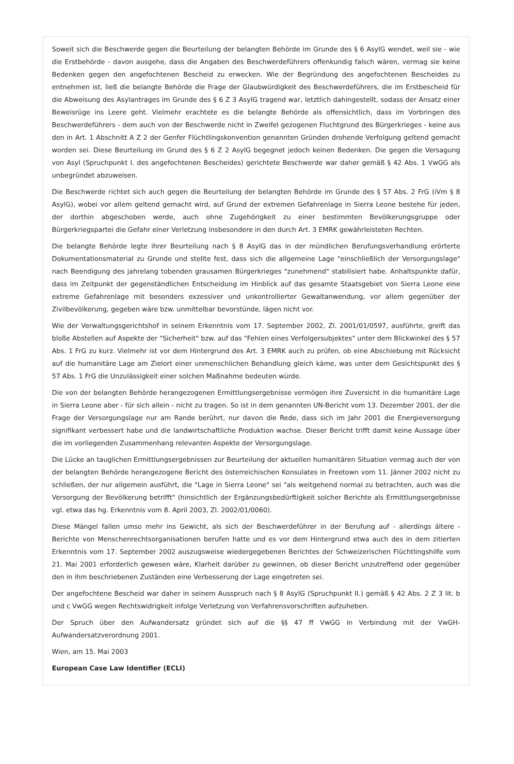Soweit sich die Beschwerde gegen die Beurteilung der belangten Behörde im Grunde des § 6 AsylG wendet, weil sie - wie die Erstbehörde - davon ausgehe, dass die Angaben des Beschwerdeführers offenkundig falsch wären, vermag sie keine Bedenken gegen den angefochtenen Bescheid zu erwecken. Wie der Begründung des angefochtenen Bescheides zu entnehmen ist, ließ die belangte Behörde die Frage der Glaubwürdigkeit des Beschwerdeführers, die im Erstbescheid für die Abweisung des Asylantrages im Grunde des § 6 Z 3 AsylG tragend war, letztlich dahingestellt, sodass der Ansatz einer Beweisrüge ins Leere geht. Vielmehr erachtete es die belangte Behörde als offensichtlich, dass im Vorbringen des Beschwerdeführers - dem auch von der Beschwerde nicht in Zweifel gezogenen Fluchtgrund des Bürgerkrieges - keine aus den in Art. 1 Abschnitt A Z 2 der Genfer Flüchtlingskonvention genannten Gründen drohende Verfolgung geltend gemacht worden sei. Diese Beurteilung im Grund des § 6 Z 2 AsylG begegnet jedoch keinen Bedenken. Die gegen die Versagung von Asyl (Spruchpunkt I. des angefochtenen Bescheides) gerichtete Beschwerde war daher gemäß § 42 Abs. 1 VwGG als unbegründet abzuweisen.
Die Beschwerde richtet sich auch gegen die Beurteilung der belangten Behörde im Grunde des § 57 Abs. 2 FrG (iVm § 8 AsylG), wobei vor allem geltend gemacht wird, auf Grund der extremen Gefahrenlage in Sierra Leone bestehe für jeden, der dorthin abgeschoben werde, auch ohne Zugehörigkeit zu einer bestimmten Bevölkerungsgruppe oder Bürgerkriegspartei die Gefahr einer Verletzung insbesondere in den durch Art. 3 EMRK gewährleisteten Rechten.
Die belangte Behörde legte ihrer Beurteilung nach § 8 AsylG das in der mündlichen Berufungsverhandlung erörterte Dokumentationsmaterial zu Grunde und stellte fest, dass sich die allgemeine Lage "einschließlich der Versorgungslage" nach Beendigung des jahrelang tobenden grausamen Bürgerkrieges "zunehmend" stabilisiert habe. Anhaltspunkte dafür, dass im Zeitpunkt der gegenständlichen Entscheidung im Hinblick auf das gesamte Staatsgebiet von Sierra Leone eine extreme Gefahrenlage mit besonders exzessiver und unkontrollierter Gewaltanwendung, vor allem gegenüber der Zivilbevölkerung, gegeben wäre bzw. unmittelbar bevorstünde, lägen nicht vor.
Wie der Verwaltungsgerichtshof in seinem Erkenntnis vom 17. September 2002, Zl. 2001/01/0597, ausführte, greift das bloße Abstellen auf Aspekte der "Sicherheit" bzw. auf das "Fehlen eines Verfolgersubjektes" unter dem Blickwinkel des § 57 Abs. 1 FrG zu kurz. Vielmehr ist vor dem Hintergrund des Art. 3 EMRK auch zu prüfen, ob eine Abschiebung mit Rücksicht auf die humanitäre Lage am Zielort einer unmenschlichen Behandlung gleich käme, was unter dem Gesichtspunkt des § 57 Abs. 1 FrG die Unzulässigkeit einer solchen Maßnahme bedeuten würde.
Die von der belangten Behörde herangezogenen Ermittlungsergebnisse vermögen ihre Zuversicht in die humanitäre Lage in Sierra Leone aber - für sich allein - nicht zu tragen. So ist in dem genannten UN-Bericht vom 13. Dezember 2001, der die Frage der Versorgungslage nur am Rande berührt, nur davon die Rede, dass sich im Jahr 2001 die Energieversorgung signifikant verbessert habe und die landwirtschaftliche Produktion wachse. Dieser Bericht trifft damit keine Aussage über die im vorliegenden Zusammenhang relevanten Aspekte der Versorgungslage.
Die Lücke an tauglichen Ermittlungsergebnissen zur Beurteilung der aktuellen humanitären Situation vermag auch der von der belangten Behörde herangezogene Bericht des österreichischen Konsulates in Freetown vom 11. Jänner 2002 nicht zu schließen, der nur allgemein ausführt, die "Lage in Sierra Leone" sei "als weitgehend normal zu betrachten, auch was die Versorgung der Bevölkerung betrifft" (hinsichtlich der Ergänzungsbedürftigkeit solcher Berichte als Ermittlungsergebnisse vgl. etwa das hg. Erkenntnis vom 8. April 2003, Zl. 2002/01/0060).
Diese Mängel fallen umso mehr ins Gewicht, als sich der Beschwerdeführer in der Berufung auf - allerdings ältere - Berichte von Menschenrechtsorganisationen berufen hatte und es vor dem Hintergrund etwa auch des in dem zitierten Erkenntnis vom 17. September 2002 auszugsweise wiedergegebenen Berichtes der Schweizerischen Flüchtlingshilfe vom 21. Mai 2001 erforderlich gewesen wäre, Klarheit darüber zu gewinnen, ob dieser Bericht unzutreffend oder gegenüber den in ihm beschriebenen Zuständen eine Verbesserung der Lage eingetreten sei.
Der angefochtene Bescheid war daher in seinem Ausspruch nach § 8 AsylG (Spruchpunkt II.) gemäß § 42 Abs. 2 Z 3 lit. b und c VwGG wegen Rechtswidrigkeit infolge Verletzung von Verfahrensvorschriften aufzuheben.
Der Spruch über den Aufwandersatz gründet sich auf die §§ 47 ff VwGG in Verbindung mit der VwGH-Aufwandersatzverordnung 2001.
Wien, am 15. Mai 2003
European Case Law Identifier (ECLI)